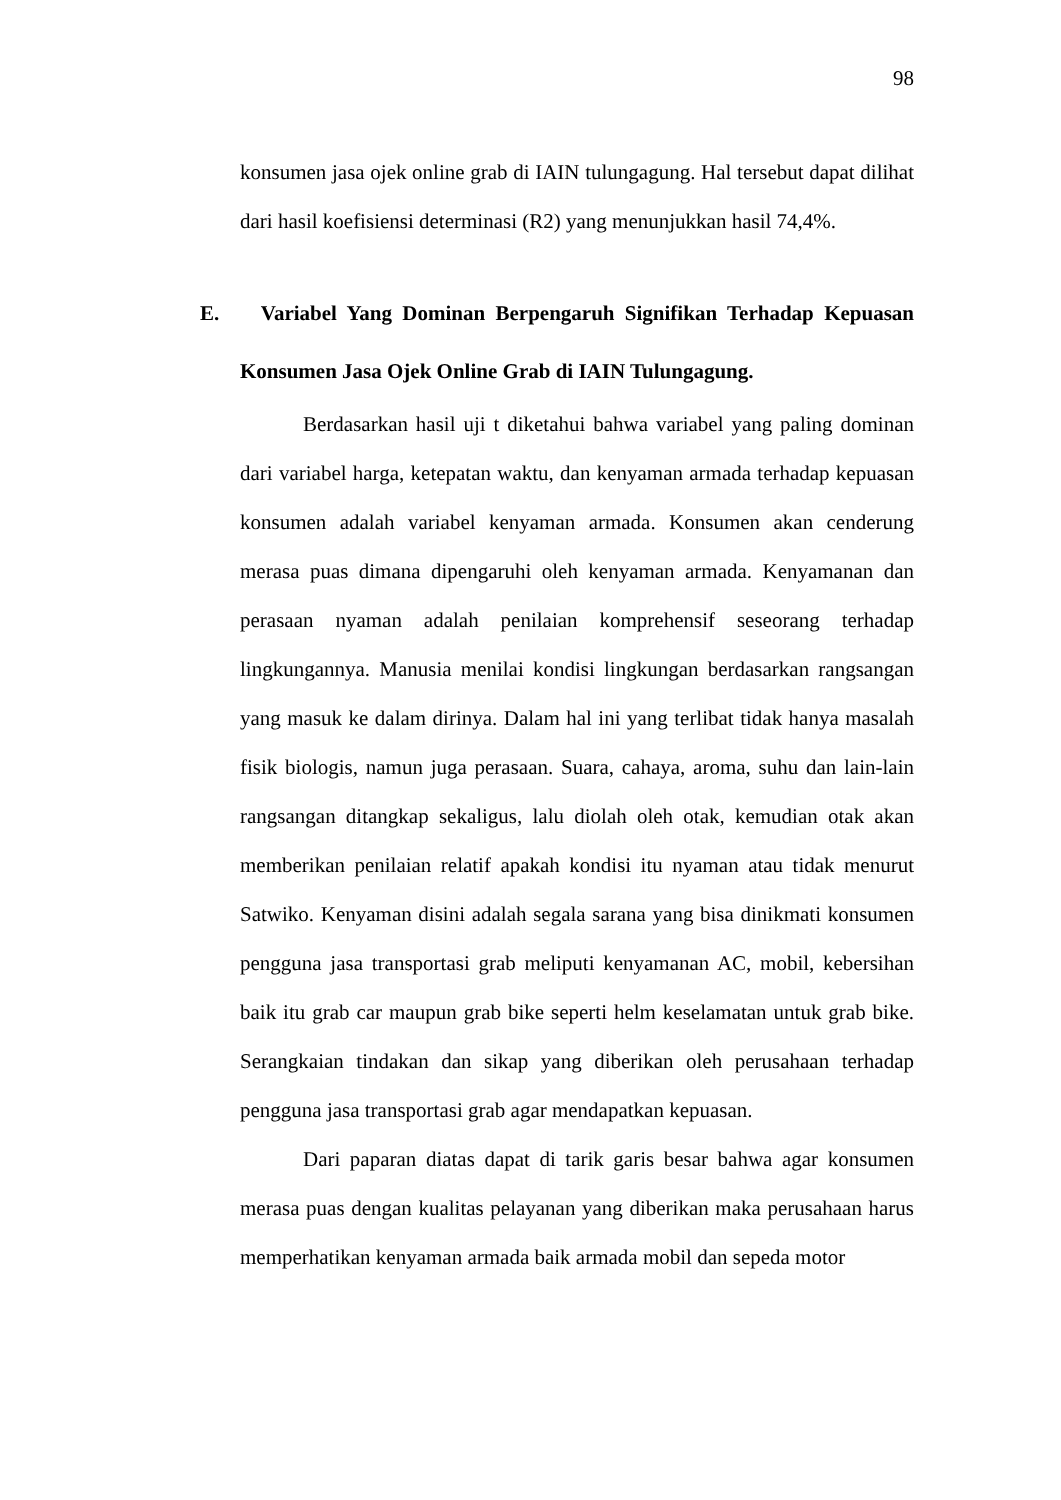98
konsumen jasa ojek online grab di IAIN tulungagung. Hal tersebut dapat dilihat dari hasil koefisiensi determinasi (R2) yang menunjukkan hasil 74,4%.
E. Variabel Yang Dominan Berpengaruh Signifikan Terhadap Kepuasan Konsumen Jasa Ojek Online Grab di IAIN Tulungagung.
Berdasarkan hasil uji t diketahui bahwa variabel yang paling dominan dari variabel harga, ketepatan waktu, dan kenyaman armada terhadap kepuasan konsumen adalah variabel kenyaman armada. Konsumen akan cenderung merasa puas dimana dipengaruhi oleh kenyaman armada. Kenyamanan dan perasaan nyaman adalah penilaian komprehensif seseorang terhadap lingkungannya. Manusia menilai kondisi lingkungan berdasarkan rangsangan yang masuk ke dalam dirinya. Dalam hal ini yang terlibat tidak hanya masalah fisik biologis, namun juga perasaan. Suara, cahaya, aroma, suhu dan lain-lain rangsangan ditangkap sekaligus, lalu diolah oleh otak, kemudian otak akan memberikan penilaian relatif apakah kondisi itu nyaman atau tidak menurut Satwiko. Kenyaman disini adalah segala sarana yang bisa dinikmati konsumen pengguna jasa transportasi grab meliputi kenyamanan AC, mobil, kebersihan baik itu grab car maupun grab bike seperti helm keselamatan untuk grab bike. Serangkaian tindakan dan sikap yang diberikan oleh perusahaan terhadap pengguna jasa transportasi grab agar mendapatkan kepuasan.
Dari paparan diatas dapat di tarik garis besar bahwa agar konsumen merasa puas dengan kualitas pelayanan yang diberikan maka perusahaan harus memperhatikan kenyaman armada baik armada mobil dan sepeda motor